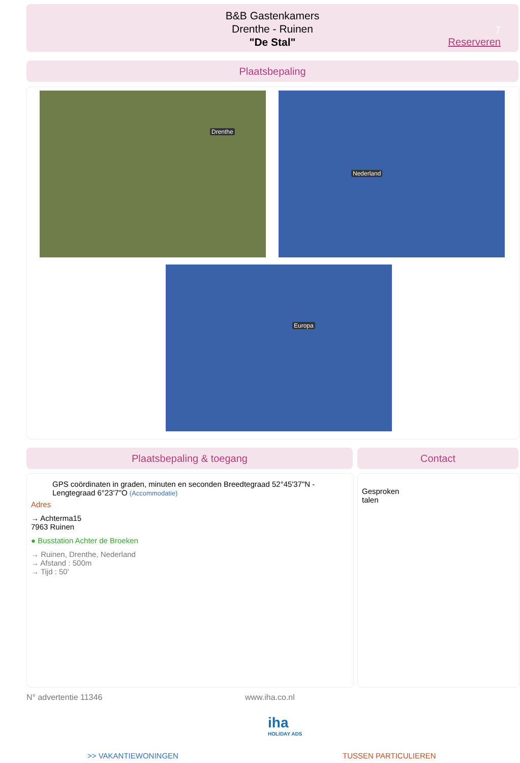B&B Gastenkamers
Drenthe - Ruinen
"De Stal"
7
Reserveren
Plaatsbepaling
Drenthe Nederland
Europa
Plaatsbepaling & toegang Contact
GPS coördinaten in graden, minuten en seconden Breedtegraad 52°45'37"N - Lengtegraad 6°23'7"O (Accommodatie)
Adres
→ Achterma15
7963 Ruinen
● Busstation Achter de Broeken
→ Ruinen, Drenthe, Nederland
→ Afstand : 500m
→ Tijd : 50'
Gesproken
talen
N° advertentie 11346 www.iha.co.nl
iha
HOLIDAY ADS
>> VAKANTIEWONINGEN TUSSEN PARTICULIEREN